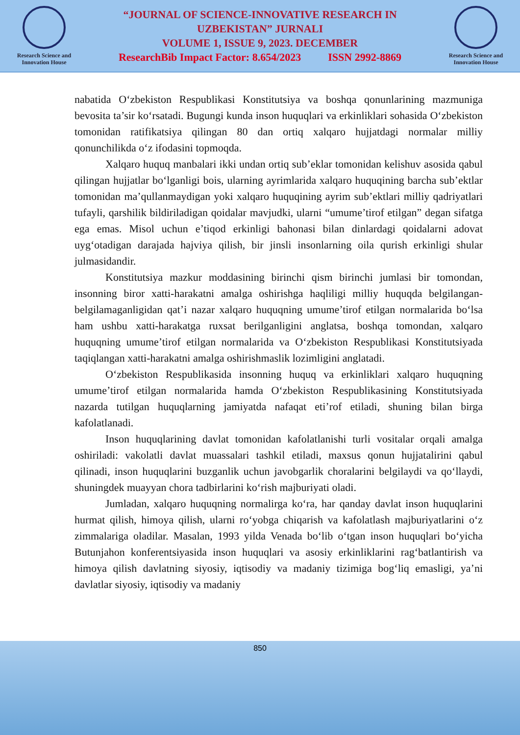Research Science and Innovation House
“JOURNAL OF SCIENCE-INNOVATIVE RESEARCH IN
UZBEKISTAN” JURNALI
VOLUME 1, ISSUE 9, 2023. DECEMBER
ResearchBib Impact Factor: 8.654/2023 ISSN 2992-8869
Research Science and Innovation House
nabatida O‘zbekiston Respublikasi Konstitutsiya va boshqa qonunlarining mazmuniga bevosita ta’sir ko‘rsatadi. Bugungi kunda inson huquqlari va erkinliklari sohasida O‘zbekiston tomonidan ratifikatsiya qilingan 80 dan ortiq xalqaro hujjatdagi normalar milliy qonunchilikda o‘z ifodasini topmoqda.
Xalqaro huquq manbalari ikki undan ortiq sub’eklar tomonidan kelishuv asosida qabul qilingan hujjatlar bo‘lganligi bois, ularning ayrimlarida xalqaro huquqining barcha sub’ektlar tomonidan ma’qullanmaydigan yoki xalqaro huquqining ayrim sub’ektlari milliy qadriyatlari tufayli, qarshilik bildiriladigan qoidalar mavjudki, ularni “umume’tirof etilgan” degan sifatga ega emas. Misol uchun e’tiqod erkinligi bahonasi bilan dinlardagi qoidalarni adovat uyg‘otadigan darajada hajviya qilish, bir jinsli insonlarning oila qurish erkinligi shular julmasidandir.
Konstitutsiya mazkur moddasining birinchi qism birinchi jumlasi bir tomondan, insonning biror xatti-harakatni amalga oshirishga haqliligi milliy huquqda belgilangan-belgilamaganligidan qat’i nazar xalqaro huquqning umume’tirof etilgan normalarida bo‘lsa ham ushbu xatti-harakatga ruxsat berilganligini anglatsa, boshqa tomondan, xalqaro huquqning umume’tirof etilgan normalarida va O‘zbekiston Respublikasi Konstitutsiyada taqiqlangan xatti-harakatni amalga oshirishmaslik lozimligini anglatadi.
O‘zbekiston Respublikasida insonning huquq va erkinliklari xalqaro huquqning umume’tirof etilgan normalarida hamda O‘zbekiston Respublikasining Konstitutsiyada nazarda tutilgan huquqlarning jamiyatda nafaqat eti’rof etiladi, shuning bilan birga kafolatlanadi.
Inson huquqlarining davlat tomonidan kafolatlanishi turli vositalar orqali amalga oshiriladi: vakolatli davlat muassalari tashkil etiladi, maxsus qonun hujjatalirini qabul qilinadi, inson huquqlarini buzganlik uchun javobgarlik choralarini belgilaydi va qo‘llaydi, shuningdek muayyan chora tadbirlarini ko‘rish majburiyati oladi.
Jumladan, xalqaro huquqning normalirga ko‘ra, har qanday davlat inson huquqlarini hurmat qilish, himoya qilish, ularni ro‘yobga chiqarish va kafolatlash majburiyatlarini o‘z zimmalariga oladilar. Masalan, 1993 yilda Venada bo‘lib o‘tgan inson huquqlari bo‘yicha Butunjahon konferentsiyasida inson huquqlari va asosiy erkinliklarini rag‘batlantirish va himoya qilish davlatning siyosiy, iqtisodiy va madaniy tizimiga bog‘liq emasligi, ya’ni davlatlar siyosiy, iqtisodiy va madaniy
850